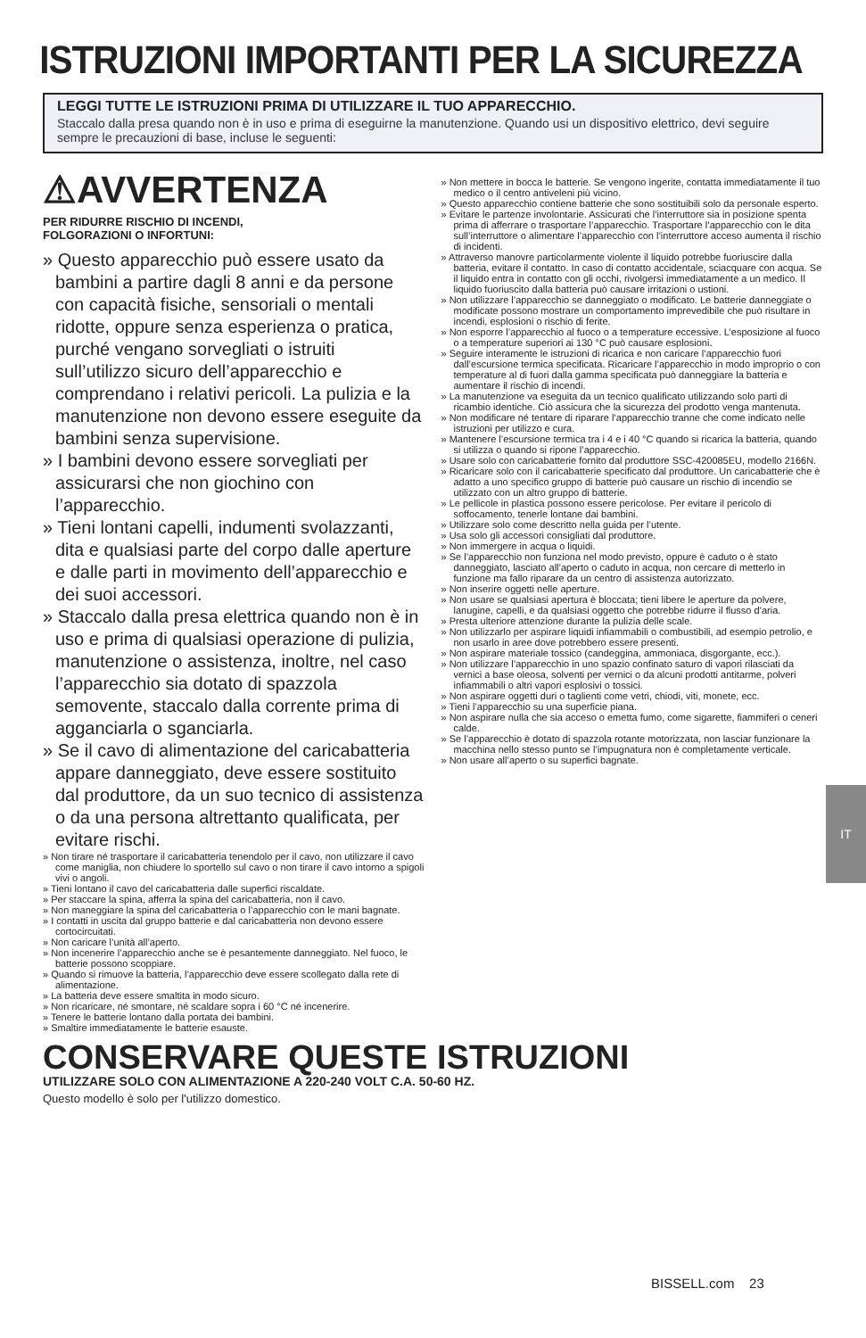ISTRUZIONI IMPORTANTI PER LA SICUREZZA
LEGGI TUTTE LE ISTRUZIONI PRIMA DI UTILIZZARE IL TUO APPARECCHIO.
Staccalo dalla presa quando non è in uso e prima di eseguirne la manutenzione. Quando usi un dispositivo elettrico, devi seguire sempre le precauzioni di base, incluse le seguenti:
⚠AVVERTENZA
PER RIDURRE RISCHIO DI INCENDI,
FOLGORAZIONI O INFORTUNI:
» Questo apparecchio può essere usato da bambini a partire dagli 8 anni e da persone con capacità fisiche, sensoriali o mentali ridotte, oppure senza esperienza o pratica, purché vengano sorvegliati o istruiti sull’utilizzo sicuro dell’apparecchio e comprendano i relativi pericoli. La pulizia e la manutenzione non devono essere eseguite da bambini senza supervisione.
» I bambini devono essere sorvegliati per assicurarsi che non giochino con l’apparecchio.
» Tieni lontani capelli, indumenti svolazzanti, dita e qualsiasi parte del corpo dalle aperture e dalle parti in movimento dell’apparecchio e dei suoi accessori.
» Staccalo dalla presa elettrica quando non è in uso e prima di qualsiasi operazione di pulizia, manutenzione o assistenza, inoltre, nel caso l’apparecchio sia dotato di spazzola semovente, staccalo dalla corrente prima di agganciarla o sganciarla.
» Se il cavo di alimentazione del caricabatteria appare danneggiato, deve essere sostituito dal produttore, da un suo tecnico di assistenza o da una persona altrettanto qualificata, per evitare rischi.
» Non tirare né trasportare il caricabatteria tenendolo per il cavo, non utilizzare il cavo come maniglia, non chiudere lo sportello sul cavo o non tirare il cavo intorno a spigoli vivi o angoli.
» Tieni lontano il cavo del caricabatteria dalle superfici riscaldate.
» Per staccare la spina, afferra la spina del caricabatteria, non il cavo.
» Non maneggiare la spina del caricabatteria o l’apparecchio con le mani bagnate.
» I contatti in uscita dal gruppo batterie e dal caricabatteria non devono essere cortocircuitati.
» Non caricare l’unità all’aperto.
» Non incenerire l’apparecchio anche se è pesantemente danneggiato. Nel fuoco, le batterie possono scoppiare.
» Quando si rimuove la batteria, l’apparecchio deve essere scollegato dalla rete di alimentazione.
» La batteria deve essere smaltita in modo sicuro.
» Non ricaricare, né smontare, né scaldare sopra i 60 °C né incenerire.
» Tenere le batterie lontano dalla portata dei bambini.
» Smaltire immediatamente le batterie esauste.
» Non mettere in bocca le batterie. Se vengono ingerite, contatta immediatamente il tuo medico o il centro antiveleni più vicino.
» Questo apparecchio contiene batterie che sono sostituibili solo da personale esperto.
» Evitare le partenze involontarie. Assicurati che l’interruttore sia in posizione spenta prima di afferrare o trasportare l’apparecchio. Trasportare l’apparecchio con le dita sull’interruttore o alimentare l’apparecchio con l’interruttore acceso aumenta il rischio di incidenti.
» Attraverso manovre particolarmente violente il liquido potrebbe fuoriuscire dalla batteria, evitare il contatto. In caso di contatto accidentale, sciacquare con acqua. Se il liquido entra in contatto con gli occhi, rivolgersi immediatamente a un medico. Il liquido fuoriuscito dalla batteria può causare irritazioni o ustioni.
» Non utilizzare l’apparecchio se danneggiato o modificato. Le batterie danneggiate o modificate possono mostrare un comportamento imprevedibile che può risultare in incendi, esplosioni o rischio di ferite.
» Non esporre l’apparecchio al fuoco o a temperature eccessive. L’esposizione al fuoco o a temperature superiori ai 130 °C può causare esplosioni.
» Seguire interamente le istruzioni di ricarica e non caricare l’apparecchio fuori dall’escursione termica specificata. Ricaricare l’apparecchio in modo improprio o con temperature al di fuori dalla gamma specificata può danneggiare la batteria e aumentare il rischio di incendi.
» La manutenzione va eseguita da un tecnico qualificato utilizzando solo parti di ricambio identiche. Ciò assicura che la sicurezza del prodotto venga mantenuta.
» Non modificare né tentare di riparare l’apparecchio tranne che come indicato nelle istruzioni per utilizzo e cura.
» Mantenere l’escursione termica tra i 4 e i 40 °C quando si ricarica la batteria, quando si utilizza o quando si ripone l’apparecchio.
» Usare solo con caricabatterie fornito dal produttore SSC-420085EU, modello 2166N.
» Ricaricare solo con il caricabatterie specificato dal produttore. Un caricabatterie che è adatto a uno specifico gruppo di batterie può causare un rischio di incendio se utilizzato con un altro gruppo di batterie.
» Le pellicole in plastica possono essere pericolose. Per evitare il pericolo di soffocamento, tenerle lontane dai bambini.
» Utilizzare solo come descritto nella guida per l’utente.
» Usa solo gli accessori consigliati dal produttore.
» Non immergere in acqua o liquidi.
» Se l’apparecchio non funziona nel modo previsto, oppure è caduto o è stato danneggiato, lasciato all’aperto o caduto in acqua, non cercare di metterlo in funzione ma fallo riparare da un centro di assistenza autorizzato.
» Non inserire oggetti nelle aperture.
» Non usare se qualsiasi apertura è bloccata; tieni libere le aperture da polvere, lanugine, capelli, e da qualsiasi oggetto che potrebbe ridurre il flusso d’aria.
» Presta ulteriore attenzione durante la pulizia delle scale.
» Non utilizzarlo per aspirare liquidi infiammabili o combustibili, ad esempio petrolio, e non usarlo in aree dove potrebbero essere presenti.
» Non aspirare materiale tossico (candeggina, ammoniaca, disgorgante, ecc.).
» Non utilizzare l’apparecchio in uno spazio confinato saturo di vapori rilasciati da vernici a base oleosa, solventi per vernici o da alcuni prodotti antitarme, polveri infiammabili o altri vapori esplosivi o tossici.
» Non aspirare oggetti duri o taglienti come vetri, chiodi, viti, monete, ecc.
» Tieni l’apparecchio su una superficie piana.
» Non aspirare nulla che sia acceso o emetta fumo, come sigarette, fiammiferi o ceneri calde.
» Se l’apparecchio è dotato di spazzola rotante motorizzata, non lasciar funzionare la macchina nello stesso punto se l’impugnatura non è completamente verticale.
» Non usare all’aperto o su superfici bagnate.
CONSERVARE QUESTE ISTRUZIONI
UTILIZZARE SOLO CON ALIMENTAZIONE A 220-240 VOLT C.A. 50-60 HZ.
Questo modello è solo per l'utilizzo domestico.
IT
BISSELL.com 23